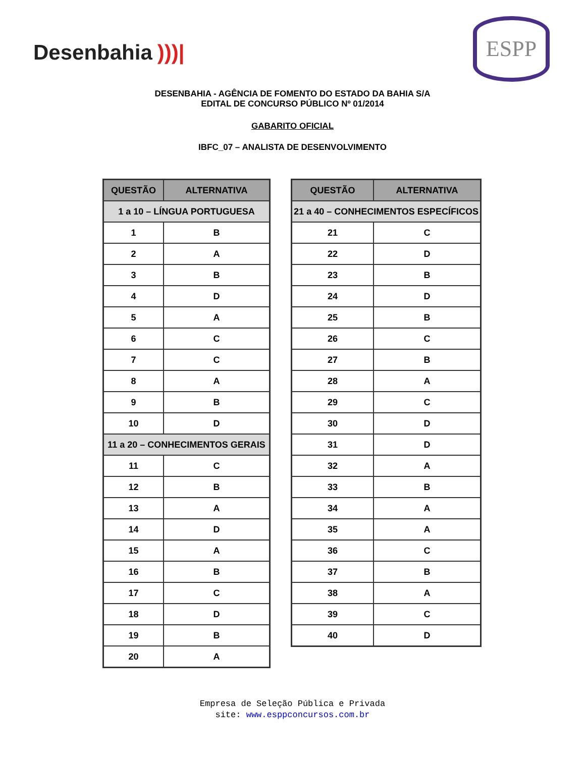Desenbahia)))|
ESPP
DESENBAHIA - AGÊNCIA DE FOMENTO DO ESTADO DA BAHIA S/A
EDITAL DE CONCURSO PÚBLICO Nº 01/2014
GABARITO OFICIAL
IBFC_07 – ANALISTA DE DESENVOLVIMENTO
| QUESTÃO | ALTERNATIVA |
| --- | --- |
| 1 a 10 – LÍNGUA PORTUGUESA | |
| 1 | B |
| 2 | A |
| 3 | B |
| 4 | D |
| 5 | A |
| 6 | C |
| 7 | C |
| 8 | A |
| 9 | B |
| 10 | D |
| 11 a 20 – CONHECIMENTOS GERAIS | |
| 11 | C |
| 12 | B |
| 13 | A |
| 14 | D |
| 15 | A |
| 16 | B |
| 17 | C |
| 18 | D |
| 19 | B |
| 20 | A |
| QUESTÃO | ALTERNATIVA |
| --- | --- |
| 21 a 40 – CONHECIMENTOS ESPECÍFICOS | |
| 21 | C |
| 22 | D |
| 23 | B |
| 24 | D |
| 25 | B |
| 26 | C |
| 27 | B |
| 28 | A |
| 29 | C |
| 30 | D |
| 31 | D |
| 32 | A |
| 33 | B |
| 34 | A |
| 35 | A |
| 36 | C |
| 37 | B |
| 38 | A |
| 39 | C |
| 40 | D |
Empresa de Seleção Pública e Privada
site: www.esppconcursos.com.br